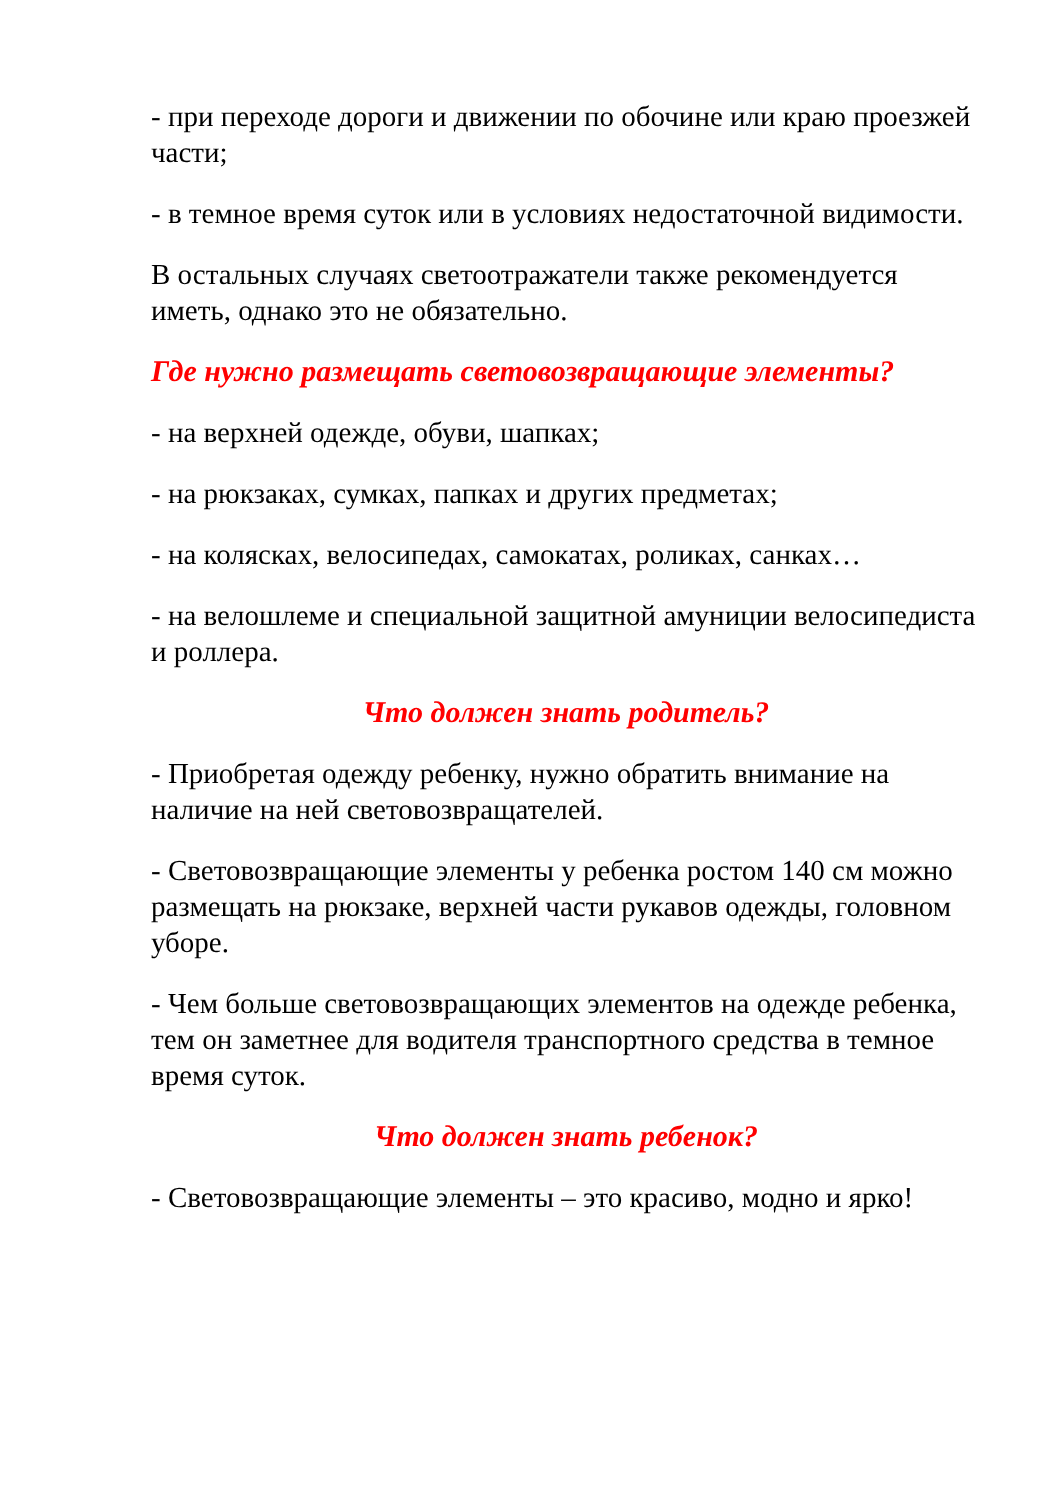- при переходе дороги и движении по обочине или краю проезжей части;
- в темное время суток или в условиях недостаточной видимости.
В остальных случаях светоотражатели также рекомендуется иметь, однако это не обязательно.
Где нужно размещать световозвращающие элементы?
- на верхней одежде, обуви, шапках;
- на рюкзаках, сумках, папках и других предметах;
- на колясках, велосипедах, самокатах, роликах, санках…
- на велошлеме и специальной защитной амуниции велосипедиста и роллера.
Что должен знать родитель?
- Приобретая одежду ребенку, нужно обратить внимание на наличие на ней световозвращателей.
- Световозвращающие элементы у ребенка ростом 140 см можно размещать на рюкзаке, верхней части рукавов одежды, головном уборе.
- Чем больше световозвращающих элементов на одежде ребенка, тем он заметнее для водителя транспортного средства в темное время суток.
Что должен знать ребенок?
- Световозвращающие элементы – это красиво, модно и ярко!